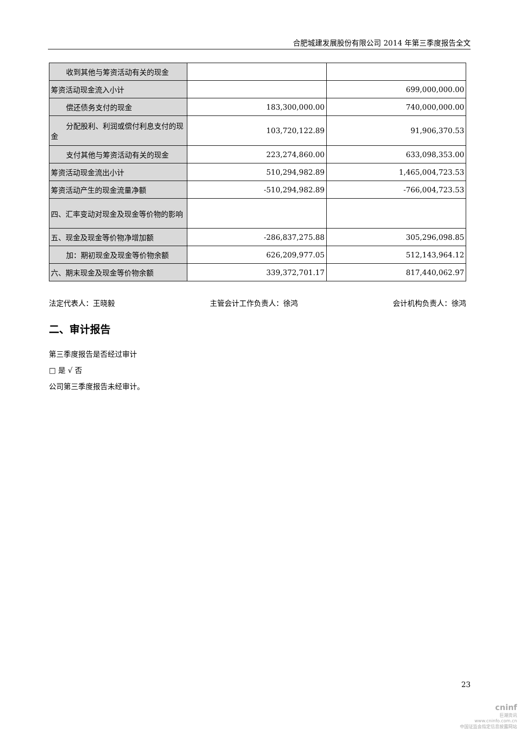合肥城建发展股份有限公司 2014 年第三季度报告全文
| 收到其他与筹资活动有关的现金 | | |
| 筹资活动现金流入小计 | | 699,000,000.00 |
| 偿还债务支付的现金 | 183,300,000.00 | 740,000,000.00 |
| 分配股利、利润或偿付利息支付 的现金 | 103,720,122.89 | 91,906,370.53 |
| 支付其他与筹资活动有关的现金 | 223,274,860.00 | 633,098,353.00 |
| 筹资活动现金流出小计 | 510,294,982.89 | 1,465,004,723.53 |
| 筹资活动产生的现金流量净额 | -510,294,982.89 | -766,004,723.53 |
| 四、汇率变动对现金及现金等价物的影响 | | |
| 五、现金及现金等价物净增加额 | -286,837,275.88 | 305,296,098.85 |
| 加：期初现金及现金等价物余额 | 626,209,977.05 | 512,143,964.12 |
| 六、期末现金及现金等价物余额 | 339,372,701.17 | 817,440,062.97 |
法定代表人：王晓毅 主管会计工作负责人：徐鸿 会计机构负责人：徐鸿
二、审计报告
第三季度报告是否经过审计
□ 是 √ 否
公司第三季度报告未经审计。
23
cninf
巨潮资讯
www.cninfo.com.cn
中国证监会指定信息披露网站